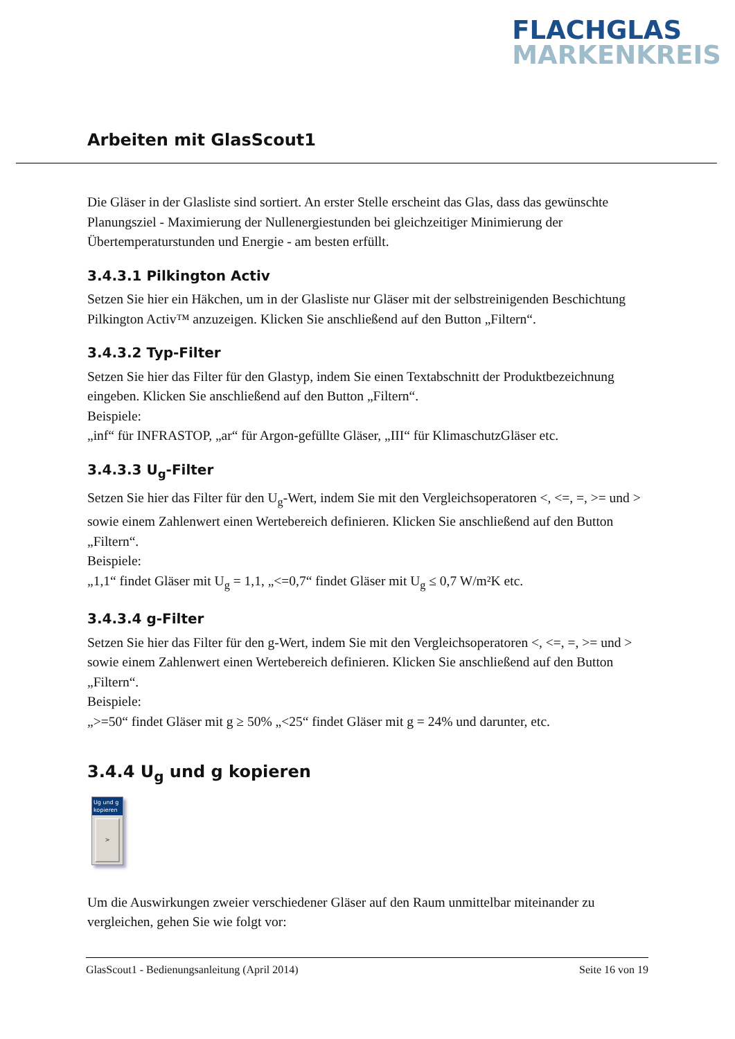FLACHGLAS
MARKENKREIS
Arbeiten mit GlasScout1
Die Gläser in der Glasliste sind sortiert. An erster Stelle erscheint das Glas, dass das gewünschte Planungsziel - Maximierung der Nullenergiestunden bei gleichzeitiger Minimierung der Übertemperaturstunden und Energie - am besten erfüllt.
3.4.3.1 Pilkington Activ
Setzen Sie hier ein Häkchen, um in der Glasliste nur Gläser mit der selbstreinigenden Beschichtung Pilkington Activ™ anzuzeigen. Klicken Sie anschließend auf den Button „Filtern“.
3.4.3.2 Typ-Filter
Setzen Sie hier das Filter für den Glastyp, indem Sie einen Textabschnitt der Produktbezeichnung eingeben. Klicken Sie anschließend auf den Button „Filtern“.
Beispiele:
„inf“ für INFRASTOP, „ar“ für Argon-gefüllte Gläser, „III“ für KlimaschutzGläser etc.
3.4.3.3 U<sub>g</sub>-Filter
Setzen Sie hier das Filter für den U<sub>g</sub>-Wert, indem Sie mit den Vergleichsoperatoren <, <=, =, >= und > sowie einem Zahlenwert einen Wertebereich definieren. Klicken Sie anschließend auf den Button „Filtern“.
Beispiele:
„1,1“ findet Gläser mit U<sub>g</sub> = 1,1, „<=0,7“ findet Gläser mit U<sub>g</sub> ≤ 0,7 W/m²K etc.
3.4.3.4 g-Filter
Setzen Sie hier das Filter für den g-Wert, indem Sie mit den Vergleichsoperatoren <, <=, =, >= und > sowie einem Zahlenwert einen Wertebereich definieren. Klicken Sie anschließend auf den Button „Filtern“.
Beispiele:
„>=50“ findet Gläser mit g ≥ 50% „<25“ findet Gläser mit g = 24% und darunter, etc.
3.4.4 U<sub>g</sub> und g kopieren
Ug und g kopieren
>
Um die Auswirkungen zweier verschiedener Gläser auf den Raum unmittelbar miteinander zu vergleichen, gehen Sie wie folgt vor:
GlasScout1 - Bedienungsanleitung (April 2014) Seite 16 von 19